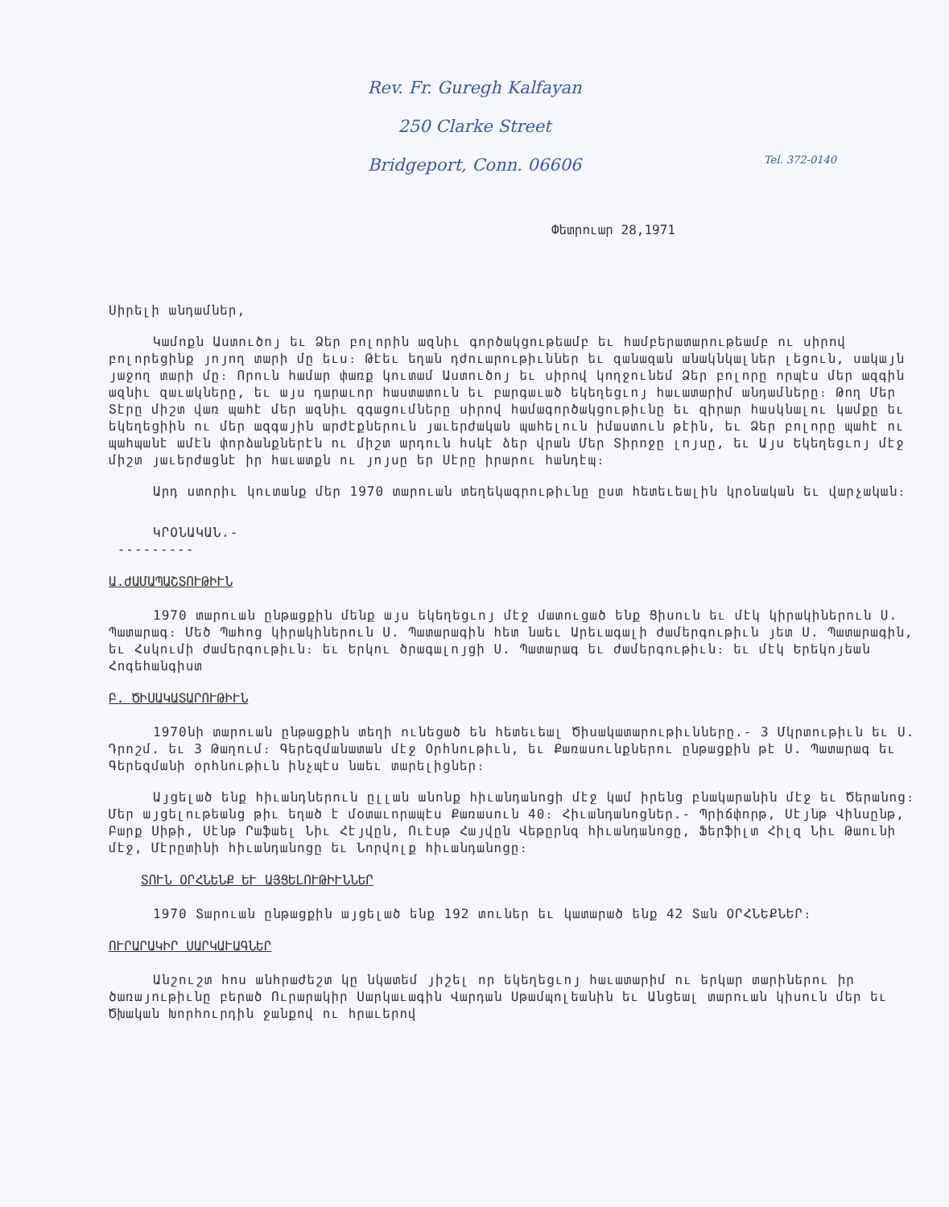Rev. Fr. Guregh Kalfayan
250 Clarke Street
Bridgeport, Conn. 06606
Tel. 372-0140
Փետրուար 28,1971
Սիրելի անդամներ,
Կամոքն Աստուծոյ եւ Ձեր բոլորին ազնիւ գործակցութեամբ եւ համբերատարութեամբ ու սիրով բոլորեցինք յոյող տարի մը եւս։ Թէեւ եղան դժուարութիւններ եւ զանազան անակնկալներ լեցուն, սակայն յաջող տարի մը։ Որուն համար փառք կուտամ Աստուծոյ եւ սիրով կողջունեմ Ձեր բոլորը որպէս մեր ազգին ազնիւ զաւակները, եւ այս դարաւոր հաստատուն եւ բարգաւած եկեղեցւոյ հաւատարիմ անդամները։ Թող Մեր Տէրը միշտ վառ պահէ մեր ազնիւ զգացումները սիրով համագործակցութիւնը եւ զիրար հասկնալու կամքը եւ եկեղեցիին ու մեր ազգային արժէքներուն յաւերժական պահելուն իմաստուն թէին, եւ Ձեր բոլորը պահէ ու պահպանէ ամէն փորձանքներէն ու միշտ արդուն հսկէ ձեր վրան Մեր Տիրոջը լոյսը, եւ Այս Եկեղեցւոյ մէջ միշտ յաւերժացնէ իր հաւատքն ու յոյսը եր Սէրը իրարու հանդէպ։
Արդ ստորիւ կուտանք մեր 1970 տարուան տեղեկագրութիւնը ըստ հետեւեալին կրօնական եւ վարչական։
ԿՐՕՆԱԿԱՆ.-
---------
Ա.ԺԱՄԱՊԱՇՏՈՒԹԻՒՆ
1970 տարուան ընթացքին մենք այս եկեղեցւոյ մէջ մատուցած ենք Ցիսուն եւ մէկ կիրակիներուն Ս. Պատարագ։ Մեծ Պահոց կիրակիներուն Ս. Պատարագին հետ նաեւ Արեւագալի Ժամերգութիւն յետ Ս. Պատարագին, եւ Հսկումի Ժամերգութիւն։ եւ Երկու ծրագալոյցի Ս. Պատարագ եւ Ժամերգութիւն։ եւ մէկ Երեկոյեան Հոգեհանգիստ
Բ. ԾԻՍԱԿԱՏԱՐՈՒԹԻՒՆ
1970նի տարուան ընթացքին տեղի ունեցած են հետեւեալ Ծիսակատարութիւնները.- 3 Մկրտութիւն եւ Ս. Դրոշմ. եւ 3 Թաղում։ Գերեզմանատան մէջ Օրհնութիւն, եւ Քառասունքներու ընթացքին թէ Ս. Պատարագ եւ Գերեզմանի օրհնութիւն ինչպէս նաեւ տարելիցներ։
Այցելած ենք հիւանդներուն ըլլան անոնք հիւանդանոցի մէջ կամ իրենց բնակարանին մէջ եւ Ծերանոց։ Մեր այցելութեանց թիւ եղած է մօտաւորապէս Քառասուն 40։ Հիւանդանոցներ.- Պրիճփորթ, Սէյնթ Վինսընթ, Բարք Սիթի, Սէնթ Րաֆաել Նիւ Հէյվըն, Ուէսթ Հայվըն Վեթըրնզ հիւանդանոցը, Ֆերֆիլտ Հիլզ Նիւ Թաունի մէջ, Մէրըտինի հիւանդանոցը եւ Նորվոլք հիւանդանոցը։
ՏՈՒՆ ՕՐՀՆԵՆՔ ԵՒ ԱՅՑԵԼՈՒԹԻՒՆՆԵՐ
1970 Տարուան ընթացքին այցելած ենք 192 տուներ եւ կատարած ենք 42 Տան ՕՐՀՆԵՔՆԵՐ։
ՈՒՐԱՐԱԿԻՐ ՍԱՐԿԱՒԱԳՆԵՐ
Անշուշտ հոս անհրաժեշտ կը նկատեմ յիշել որ եկեղեցւոյ հաւատարիմ ու երկար տարիներու իր ծառայութիւնը բերած Ուրարակիր Սարկաւագին Վարդան Սթամպոլեանին եւ Անցեալ տարուան կիսուն մեր եւ Ծխական Խորհուրդին ջանքով ու հրաւերով